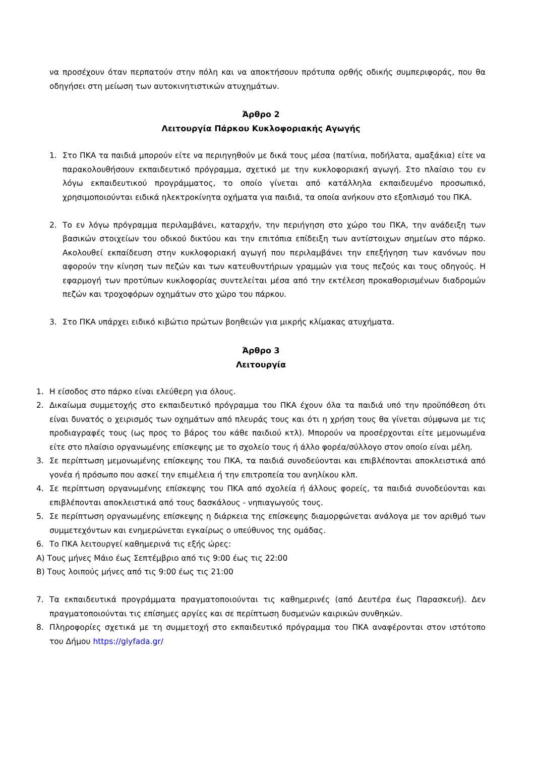να προσέχουν όταν περπατούν στην πόλη και να αποκτήσουν πρότυπα ορθής οδικής συμπεριφοράς, που θα οδηγήσει στη μείωση των αυτοκινητιστικών ατυχημάτων.
Άρθρο 2
Λειτουργία Πάρκου Κυκλοφοριακής Αγωγής
1. Στο ΠΚΑ τα παιδιά μπορούν είτε να περιηγηθούν με δικά τους μέσα (πατίνια, ποδήλατα, αμαξάκια) είτε να παρακολουθήσουν εκπαιδευτικό πρόγραμμα, σχετικό με την κυκλοφοριακή αγωγή. Στο πλαίσιο του εν λόγω εκπαιδευτικού προγράμματος, το οποίο γίνεται από κατάλληλα εκπαιδευμένο προσωπικό, χρησιμοποιούνται ειδικά ηλεκτροκίνητα οχήματα για παιδιά, τα οποία ανήκουν στο εξοπλισμό του ΠΚΑ.
2. Το εν λόγω πρόγραμμα περιλαμβάνει, καταρχήν, την περιήγηση στο χώρο του ΠΚΑ, την ανάδειξη των βασικών στοιχείων του οδικού δικτύου και την επιτόπια επίδειξη των αντίστοιχων σημείων στο πάρκο. Ακολουθεί εκπαίδευση στην κυκλοφοριακή αγωγή που περιλαμβάνει την επεξήγηση των κανόνων που αφορούν την κίνηση των πεζών και των κατευθυντήριων γραμμών για τους πεζούς και τους οδηγούς. Η εφαρμογή των προτύπων κυκλοφορίας συντελείται μέσα από την εκτέλεση προκαθορισμένων διαδρομών πεζών και τροχοφόρων οχημάτων στο χώρο του πάρκου.
3. Στο ΠΚΑ υπάρχει ειδικό κιβώτιο πρώτων βοηθειών για μικρής κλίμακας ατυχήματα.
Άρθρο 3
Λειτουργία
1. Η είσοδος στο πάρκο είναι ελεύθερη για όλους.
2. Δικαίωμα συμμετοχής στο εκπαιδευτικό πρόγραμμα του ΠΚΑ έχουν όλα τα παιδιά υπό την προϋπόθεση ότι είναι δυνατός ο χειρισμός των οχημάτων από πλευράς τους και ότι η χρήση τους θα γίνεται σύμφωνα με τις προδιαγραφές τους (ως προς το βάρος του κάθε παιδιού κτλ). Μπορούν να προσέρχονται είτε μεμονωμένα είτε στο πλαίσιο οργανωμένης επίσκεψης με το σχολείο τους ή άλλο φορέα/σύλλογο στον οποίο είναι μέλη.
3. Σε περίπτωση μεμονωμένης επίσκεψης του ΠΚΑ, τα παιδιά συνοδεύονται και επιβλέπονται αποκλειστικά από γονέα ή πρόσωπο που ασκεί την επιμέλεια ή την επιτροπεία του ανηλίκου κλπ.
4. Σε περίπτωση οργανωμένης επίσκεψης του ΠΚΑ από σχολεία ή άλλους φορείς, τα παιδιά συνοδεύονται και επιβλέπονται αποκλειστικά από τους δασκάλους - νηπιαγωγούς τους.
5. Σε περίπτωση οργανωμένης επίσκεψης η διάρκεια της επίσκεψης διαμορφώνεται ανάλογα με τον αριθμό των συμμετεχόντων και ενημερώνεται εγκαίρως ο υπεύθυνος της ομάδας.
6. Το ΠΚΑ λειτουργεί καθημερινά τις εξής ώρες:
Α) Τους μήνες Μάιο έως Σεπτέμβριο από τις 9:00 έως τις 22:00
Β) Τους λοιπούς μήνες από τις 9:00 έως τις 21:00
7. Τα εκπαιδευτικά προγράμματα πραγματοποιούνται τις καθημερινές (από Δευτέρα έως Παρασκευή). Δεν πραγματοποιούνται τις επίσημες αργίες και σε περίπτωση δυσμενών καιρικών συνθηκών.
8. Πληροφορίες σχετικά με τη συμμετοχή στο εκπαιδευτικό πρόγραμμα του ΠΚΑ αναφέρονται στον ιστότοπο του Δήμου https://glyfada.gr/